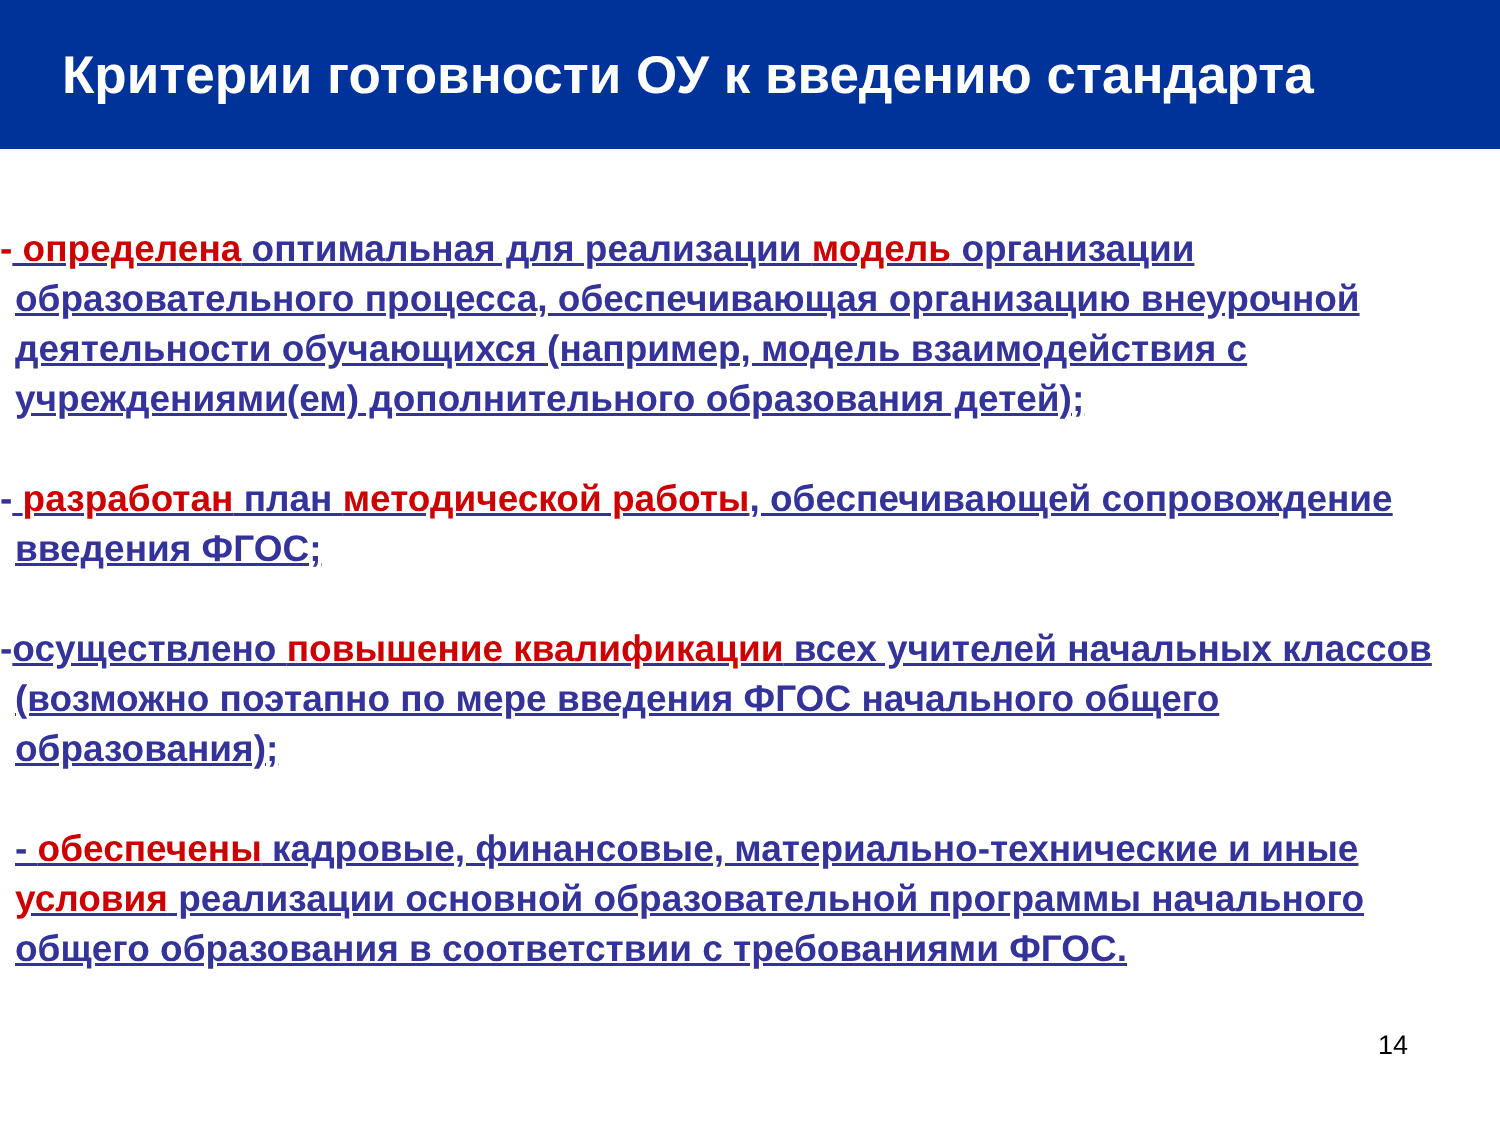Критерии готовности ОУ к введению стандарта
- определена оптимальная для реализации модель организации образовательного процесса, обеспечивающая организацию внеурочной деятельности обучающихся (например, модель взаимодействия с учреждениями(ем) дополнительного образования детей);
- разработан план методической работы, обеспечивающей сопровождение введения ФГОС;
-осуществлено повышение квалификации всех учителей начальных классов (возможно поэтапно по мере введения ФГОС начального общего образования);
- обеспечены кадровые, финансовые, материально-технические и иные условия реализации основной образовательной программы начального общего образования в соответствии с требованиями ФГОС.
14